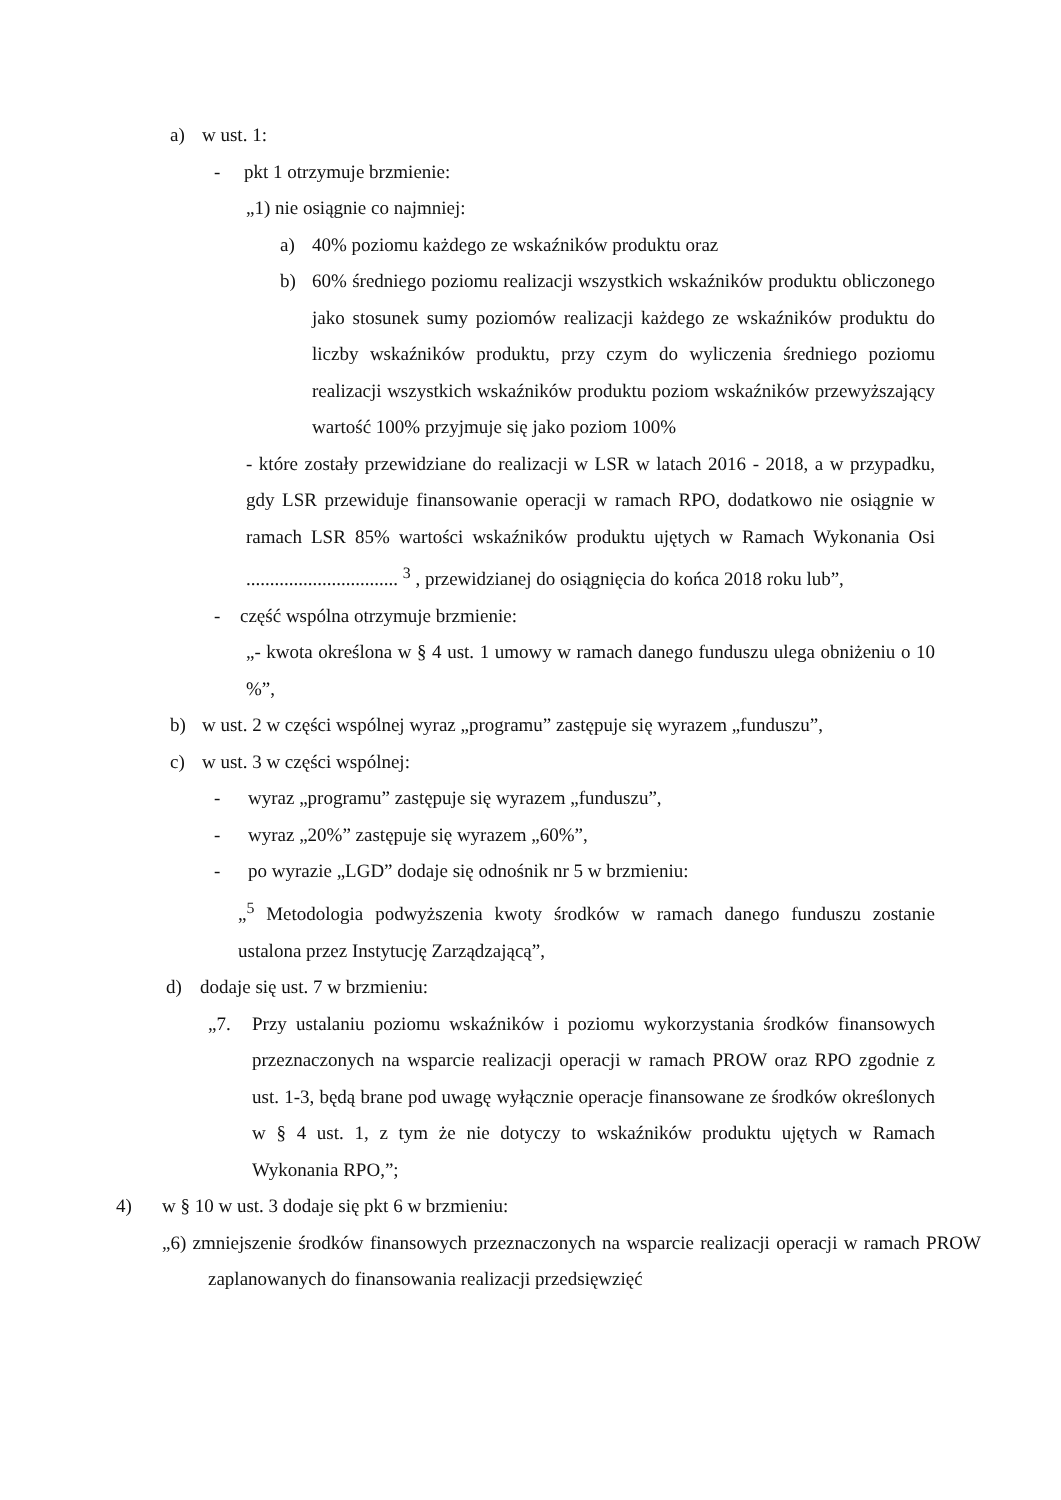a) w ust. 1:
- pkt 1 otrzymuje brzmienie:
„1) nie osiągnie co najmniej:
a) 40% poziomu każdego ze wskaźników produktu oraz
b) 60% średniego poziomu realizacji wszystkich wskaźników produktu obliczonego jako stosunek sumy poziomów realizacji każdego ze wskaźników produktu do liczby wskaźników produktu, przy czym do wyliczenia średniego poziomu realizacji wszystkich wskaźników produktu poziom wskaźników przewyższający wartość 100% przyjmuje się jako poziom 100%
- które zostały przewidziane do realizacji w LSR w latach 2016 - 2018, a w przypadku, gdy LSR przewiduje finansowanie operacji w ramach RPO, dodatkowo nie osiągnie w ramach LSR 85% wartości wskaźników produktu ujętych w Ramach Wykonania Osi ................................ <sup>3</sup> , przewidzianej do osiągnięcia do końca 2018 roku lub”,
- część wspólna otrzymuje brzmienie:
„- kwota określona w § 4 ust. 1 umowy w ramach danego funduszu ulega obniżeniu o 10 %”,
b) w ust. 2 w części wspólnej wyraz „programu” zastępuje się wyrazem „funduszu”,
c) w ust. 3 w części wspólnej:
- wyraz „programu” zastępuje się wyrazem „funduszu”,
- wyraz „20%” zastępuje się wyrazem „60%”,
- po wyrazie „LGD” dodaje się odnośnik nr 5 w brzmieniu:
„<sup>5</sup> Metodologia podwyższenia kwoty środków w ramach danego funduszu zostanie ustalona przez Instytucję Zarządzającą”,
d) dodaje się ust. 7 w brzmieniu:
„7. Przy ustalaniu poziomu wskaźników i poziomu wykorzystania środków finansowych przeznaczonych na wsparcie realizacji operacji w ramach PROW oraz RPO zgodnie z ust. 1-3, będą brane pod uwagę wyłącznie operacje finansowane ze środków określonych w § 4 ust. 1, z tym że nie dotyczy to wskaźników produktu ujętych w Ramach Wykonania RPO,”;
4) w § 10 w ust. 3 dodaje się pkt 6 w brzmieniu:
„6) zmniejszenie środków finansowych przeznaczonych na wsparcie realizacji operacji w ramach PROW zaplanowanych do finansowania realizacji przedsięwzięć